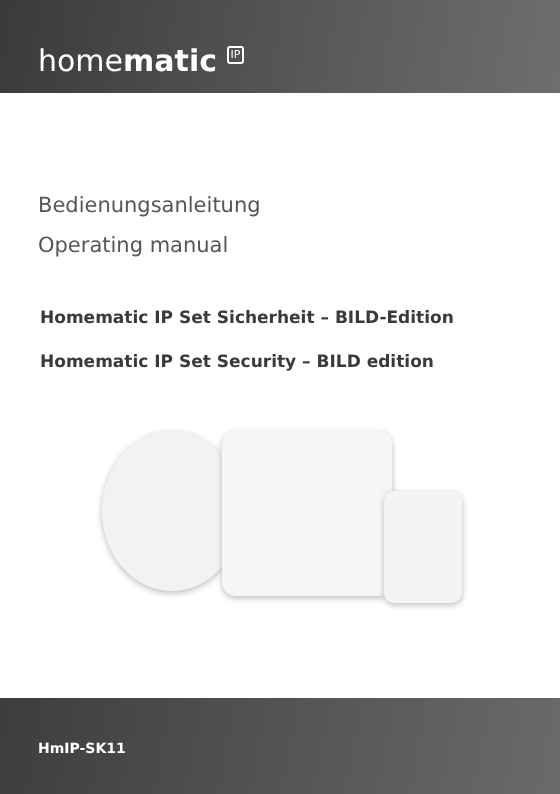homematic IP
Bedienungsanleitung
Operating manual
Homematic IP Set Sicherheit – BILD-Edition
Homematic IP Set Security – BILD edition
HmIP-SK11